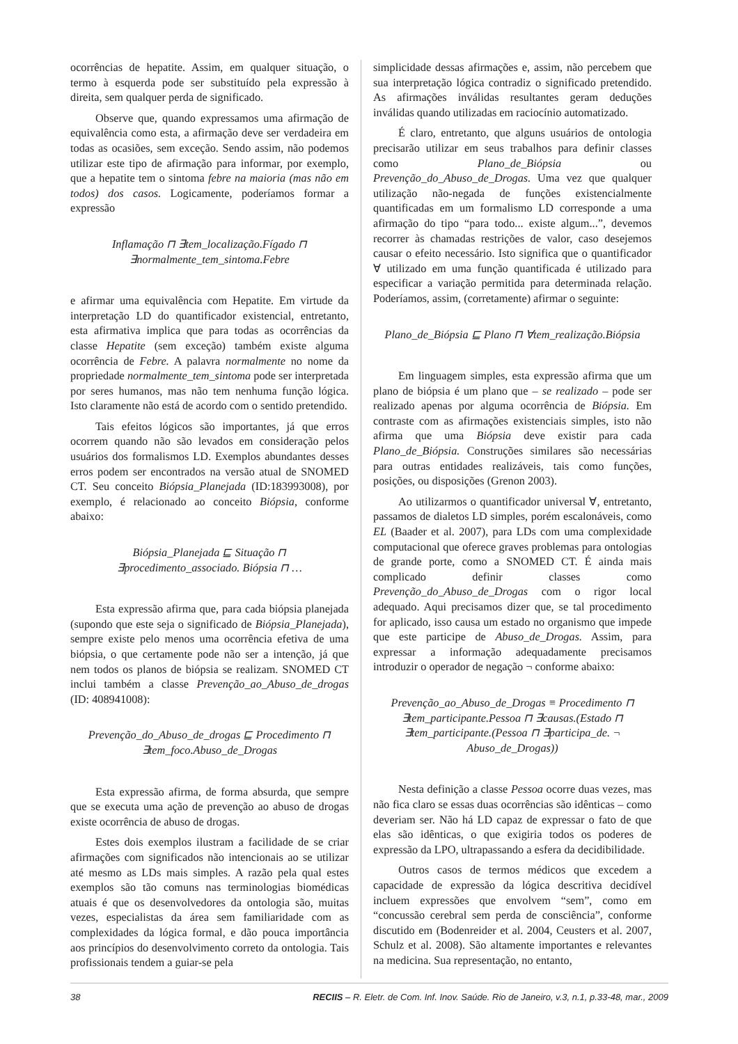ocorrências de hepatite. Assim, em qualquer situação, o termo à esquerda pode ser substituído pela expressão à direita, sem qualquer perda de significado.
Observe que, quando expressamos uma afirmação de equivalência como esta, a afirmação deve ser verdadeira em todas as ocasiões, sem exceção. Sendo assim, não podemos utilizar este tipo de afirmação para informar, por exemplo, que a hepatite tem o sintoma febre na maioria (mas não em todos) dos casos. Logicamente, poderíamos formar a expressão
Inflamação ⊓ ∃tem_localização.Fígado ⊓ ∃normalmente_tem_sintoma.Febre
e afirmar uma equivalência com Hepatite. Em virtude da interpretação LD do quantificador existencial, entretanto, esta afirmativa implica que para todas as ocorrências da classe Hepatite (sem exceção) também existe alguma ocorrência de Febre. A palavra normalmente no nome da propriedade normalmente_tem_sintoma pode ser interpretada por seres humanos, mas não tem nenhuma função lógica. Isto claramente não está de acordo com o sentido pretendido.
Tais efeitos lógicos são importantes, já que erros ocorrem quando não são levados em consideração pelos usuários dos formalismos LD. Exemplos abundantes desses erros podem ser encontrados na versão atual de SNOMED CT. Seu conceito Biópsia_Planejada (ID:183993008), por exemplo, é relacionado ao conceito Biópsia, conforme abaixo:
Biópsia_Planejada ⊑ Situação ⊓ ∃procedimento_associado. Biópsia ⊓ …
Esta expressão afirma que, para cada biópsia planejada (supondo que este seja o significado de Biópsia_Planejada), sempre existe pelo menos uma ocorrência efetiva de uma biópsia, o que certamente pode não ser a intenção, já que nem todos os planos de biópsia se realizam. SNOMED CT inclui também a classe Prevenção_ao_Abuso_de_drogas (ID: 408941008):
Prevenção_do_Abuso_de_drogas ⊑ Procedimento ⊓ ∃tem_foco.Abuso_de_Drogas
Esta expressão afirma, de forma absurda, que sempre que se executa uma ação de prevenção ao abuso de drogas existe ocorrência de abuso de drogas.
Estes dois exemplos ilustram a facilidade de se criar afirmações com significados não intencionais ao se utilizar até mesmo as LDs mais simples. A razão pela qual estes exemplos são tão comuns nas terminologias biomédicas atuais é que os desenvolvedores da ontologia são, muitas vezes, especialistas da área sem familiaridade com as complexidades da lógica formal, e dão pouca importância aos princípios do desenvolvimento correto da ontologia. Tais profissionais tendem a guiar-se pela
simplicidade dessas afirmações e, assim, não percebem que sua interpretação lógica contradiz o significado pretendido. As afirmações inválidas resultantes geram deduções inválidas quando utilizadas em raciocínio automatizado.
É claro, entretanto, que alguns usuários de ontologia precisarão utilizar em seus trabalhos para definir classes como Plano_de_Biópsia ou Prevenção_do_Abuso_de_Drogas. Uma vez que qualquer utilização não-negada de funções existencialmente quantificadas em um formalismo LD corresponde a uma afirmação do tipo “para todo... existe algum...”, devemos recorrer às chamadas restrições de valor, caso desejemos causar o efeito necessário. Isto significa que o quantificador ∀ utilizado em uma função quantificada é utilizado para especificar a variação permitida para determinada relação. Poderíamos, assim, (corretamente) afirmar o seguinte:
Plano_de_Biópsia ⊑ Plano ⊓ ∀tem_realização.Biópsia
Em linguagem simples, esta expressão afirma que um plano de biópsia é um plano que – se realizado – pode ser realizado apenas por alguma ocorrência de Biópsia. Em contraste com as afirmações existenciais simples, isto não afirma que uma Biópsia deve existir para cada Plano_de_Biópsia. Construções similares são necessárias para outras entidades realizáveis, tais como funções, posições, ou disposições (Grenon 2003).
Ao utilizarmos o quantificador universal ∀, entretanto, passamos de dialetos LD simples, porém escalonáveis, como EL (Baader et al. 2007), para LDs com uma complexidade computacional que oferece graves problemas para ontologias de grande porte, como a SNOMED CT. É ainda mais complicado definir classes como Prevenção_do_Abuso_de_Drogas com o rigor local adequado. Aqui precisamos dizer que, se tal procedimento for aplicado, isso causa um estado no organismo que impede que este participe de Abuso_de_Drogas. Assim, para expressar a informação adequadamente precisamos introduzir o operador de negação ¬ conforme abaixo:
Prevenção_ao_Abuso_de_Drogas ≡ Procedimento ⊓ ∃tem_participante.Pessoa ⊓ ∃causas.(Estado ⊓ ∃tem_participante.(Pessoa ⊓ ∃participa_de. ¬ Abuso_de_Drogas))
Nesta definição a classe Pessoa ocorre duas vezes, mas não fica claro se essas duas ocorrências são idênticas – como deveriam ser. Não há LD capaz de expressar o fato de que elas são idênticas, o que exigiria todos os poderes de expressão da LPO, ultrapassando a esfera da decidibilidade.
Outros casos de termos médicos que excedem a capacidade de expressão da lógica descritiva decidível incluem expressões que envolvem “sem”, como em “concussão cerebral sem perda de consciência”, conforme discutido em (Bodenreider et al. 2004, Ceusters et al. 2007, Schulz et al. 2008). São altamente importantes e relevantes na medicina. Sua representação, no entanto,
38 RECIIS – R. Eletr. de Com. Inf. Inov. Saúde. Rio de Janeiro, v.3, n.1, p.33-48, mar., 2009